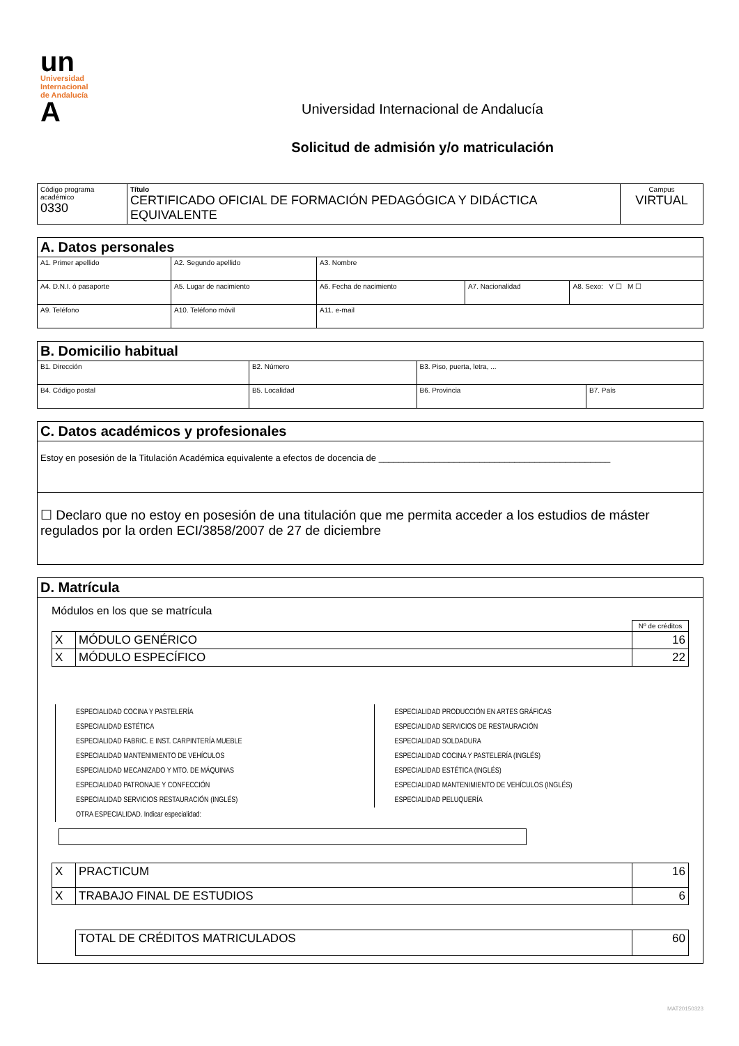un
Universidad
Internacional
de Andalucía
A
Universidad Internacional de Andalucía
Solicitud de admisión y/o matriculación
| Código programa académico 0330 | Título CERTIFICADO OFICIAL DE FORMACIÓN PEDAGÓGICA Y DIDÁCTICA EQUIVALENTE | Campus VIRTUAL |
| A. Datos personales | | | | |
| A1. Primer apellido | A2. Segundo apellido | A3. Nombre | | |
| A4. D.N.I. ó pasaporte | A5. Lugar de nacimiento | A6. Fecha de nacimiento | A7. Nacionalidad | A8. Sexo: V ☐ M ☐ |
| A9. Teléfono | A10. Teléfono móvil | A11. e-mail | | |
| B. Domicilio habitual | | | |
| B1. Dirección | B2. Número | B3. Piso, puerta, letra, ... | |
| B4. Código postal | B5. Localidad | B6. Provincia | B7. País |
| C. Datos académicos y profesionales |
| Estoy en posesión de la Titulación Académica equivalente a efectos de docencia de ______________________________________________ |
| ☐ Declaro que no estoy en posesión de una titulación que me permita acceder a los estudios de máster regulados por la orden ECI/3858/2007 de 27 de diciembre |
| D. Matrícula |
| Módulos en los que se matrícula / / / Nº de créditos / / X / MÓDULO GENÉRICO / 16 / / X / MÓDULO ESPECÍFICO / 22 / ESPECIALIDAD COCINA Y PASTELERÍA ESPECIALIDAD ESTÉTICA ESPECIALIDAD FABRIC. E INST. CARPINTERÍA MUEBLE ESPECIALIDAD MANTENIMIENTO DE VEHÍCULOS ESPECIALIDAD MECANIZADO Y MTO. DE MÁQUINAS ESPECIALIDAD PATRONAJE Y CONFECCIÓN ESPECIALIDAD SERVICIOS RESTAURACIÓN (INGLÉS) OTRA ESPECIALIDAD. Indicar especialidad: ESPECIALIDAD PRODUCCIÓN EN ARTES GRÁFICAS ESPECIALIDAD SERVICIOS DE RESTAURACIÓN ESPECIALIDAD SOLDADURA ESPECIALIDAD COCINA Y PASTELERÍA (INGLÉS) ESPECIALIDAD ESTÉTICA (INGLÉS) ESPECIALIDAD MANTENIMIENTO DE VEHÍCULOS (INGLÉS) ESPECIALIDAD PELUQUERÍA / X / PRACTICUM / 16 / / X / TRABAJO FINAL DE ESTUDIOS / 6 / / TOTAL DE CRÉDITOS MATRICULADOS / 60 / |
MAT20150323